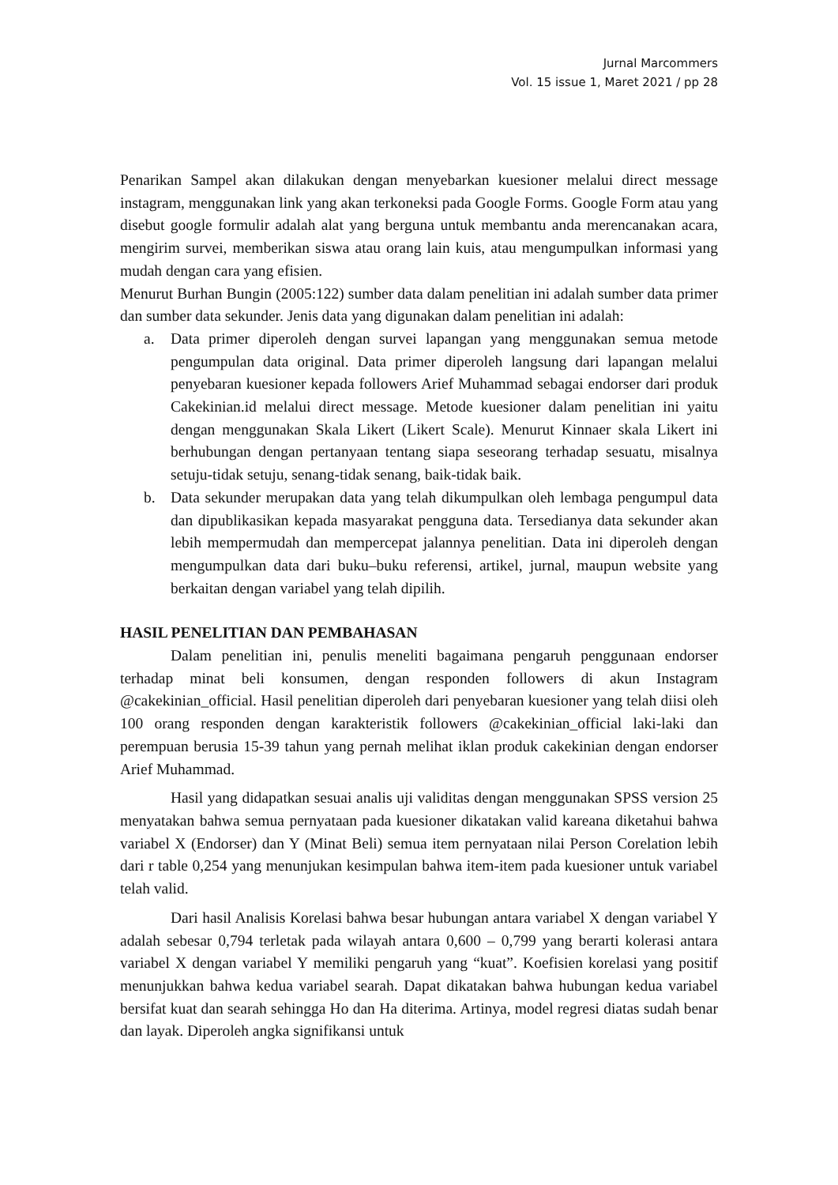Jurnal Marcommers
Vol. 15 issue 1, Maret 2021 / pp 28
Penarikan Sampel akan dilakukan dengan menyebarkan kuesioner melalui direct message instagram, menggunakan link yang akan terkoneksi pada Google Forms. Google Form atau yang disebut google formulir adalah alat yang berguna untuk membantu anda merencanakan acara, mengirim survei, memberikan siswa atau orang lain kuis, atau mengumpulkan informasi yang mudah dengan cara yang efisien.
Menurut Burhan Bungin (2005:122) sumber data dalam penelitian ini adalah sumber data primer dan sumber data sekunder. Jenis data yang digunakan dalam penelitian ini adalah:
a. Data primer diperoleh dengan survei lapangan yang menggunakan semua metode pengumpulan data original. Data primer diperoleh langsung dari lapangan melalui penyebaran kuesioner kepada followers Arief Muhammad sebagai endorser dari produk Cakekinian.id melalui direct message. Metode kuesioner dalam penelitian ini yaitu dengan menggunakan Skala Likert (Likert Scale). Menurut Kinnaer skala Likert ini berhubungan dengan pertanyaan tentang siapa seseorang terhadap sesuatu, misalnya setuju-tidak setuju, senang-tidak senang, baik-tidak baik.
b. Data sekunder merupakan data yang telah dikumpulkan oleh lembaga pengumpul data dan dipublikasikan kepada masyarakat pengguna data. Tersedianya data sekunder akan lebih mempermudah dan mempercepat jalannya penelitian. Data ini diperoleh dengan mengumpulkan data dari buku–buku referensi, artikel, jurnal, maupun website yang berkaitan dengan variabel yang telah dipilih.
HASIL PENELITIAN DAN PEMBAHASAN
Dalam penelitian ini, penulis meneliti bagaimana pengaruh penggunaan endorser terhadap minat beli konsumen, dengan responden followers di akun Instagram @cakekinian_official. Hasil penelitian diperoleh dari penyebaran kuesioner yang telah diisi oleh 100 orang responden dengan karakteristik followers @cakekinian_official laki-laki dan perempuan berusia 15-39 tahun yang pernah melihat iklan produk cakekinian dengan endorser Arief Muhammad.
Hasil yang didapatkan sesuai analis uji validitas dengan menggunakan SPSS version 25 menyatakan bahwa semua pernyataan pada kuesioner dikatakan valid kareana diketahui bahwa variabel X (Endorser) dan Y (Minat Beli) semua item pernyataan nilai Person Corelation lebih dari r table 0,254 yang menunjukan kesimpulan bahwa item-item pada kuesioner untuk variabel telah valid.
Dari hasil Analisis Korelasi bahwa besar hubungan antara variabel X dengan variabel Y adalah sebesar 0,794 terletak pada wilayah antara 0,600 – 0,799 yang berarti kolerasi antara variabel X dengan variabel Y memiliki pengaruh yang “kuat”. Koefisien korelasi yang positif menunjukkan bahwa kedua variabel searah. Dapat dikatakan bahwa hubungan kedua variabel bersifat kuat dan searah sehingga Ho dan Ha diterima. Artinya, model regresi diatas sudah benar dan layak. Diperoleh angka signifikansi untuk